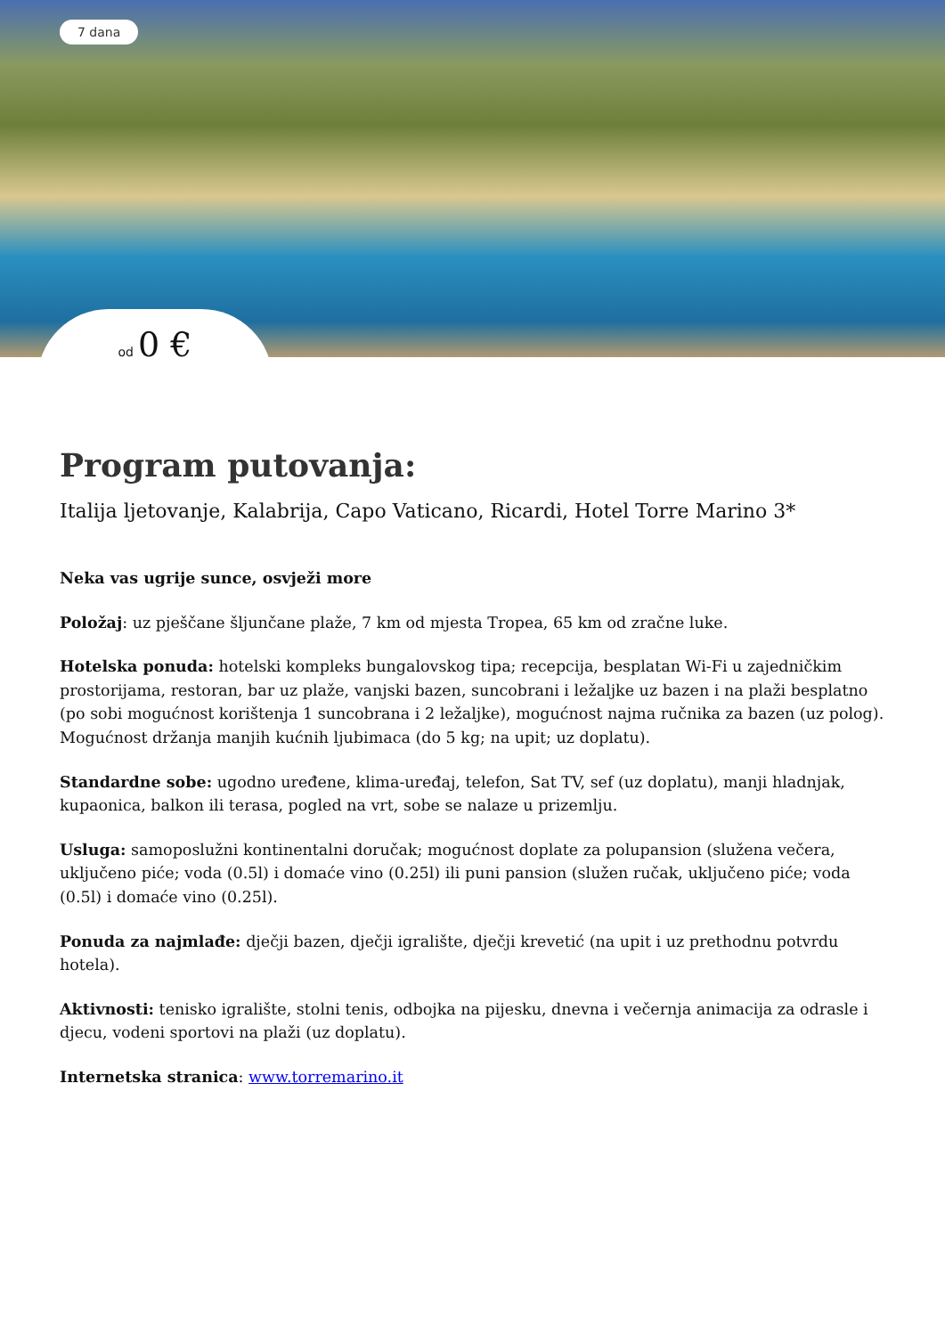7 dana
od 0 €
Program putovanja:
Italija ljetovanje, Kalabrija, Capo Vaticano, Ricardi, Hotel Torre Marino 3*
Neka vas ugrije sunce, osvježi more
Položaj: uz pješčane šljunčane plaže, 7 km od mjesta Tropea, 65 km od zračne luke.
Hotelska ponuda: hotelski kompleks bungalovskog tipa; recepcija, besplatan Wi-Fi u zajedničkim prostorijama, restoran, bar uz plaže, vanjski bazen, suncobrani i ležaljke uz bazen i na plaži besplatno (po sobi mogućnost korištenja 1 suncobrana i 2 ležaljke), mogućnost najma ručnika za bazen (uz polog). Mogućnost držanja manjih kućnih ljubimaca (do 5 kg; na upit; uz doplatu).
Standardne sobe: ugodno uređene, klima-uređaj, telefon, Sat TV, sef (uz doplatu), manji hladnjak, kupaonica, balkon ili terasa, pogled na vrt, sobe se nalaze u prizemlju.
Usluga: samoposlužni kontinentalni doručak; mogućnost doplate za polupansion (služena večera, uključeno piće; voda (0.5l) i domaće vino (0.25l) ili puni pansion (služen ručak, uključeno piće; voda (0.5l) i domaće vino (0.25l).
Ponuda za najmlađe: dječji bazen, dječji igralište, dječji krevetić (na upit i uz prethodnu potvrdu hotela).
Aktivnosti: tenisko igralište, stolni tenis, odbojka na pijesku, dnevna i večernja animacija za odrasle i djecu, vodeni sportovi na plaži (uz doplatu).
Internetska stranica: www.torremarino.it